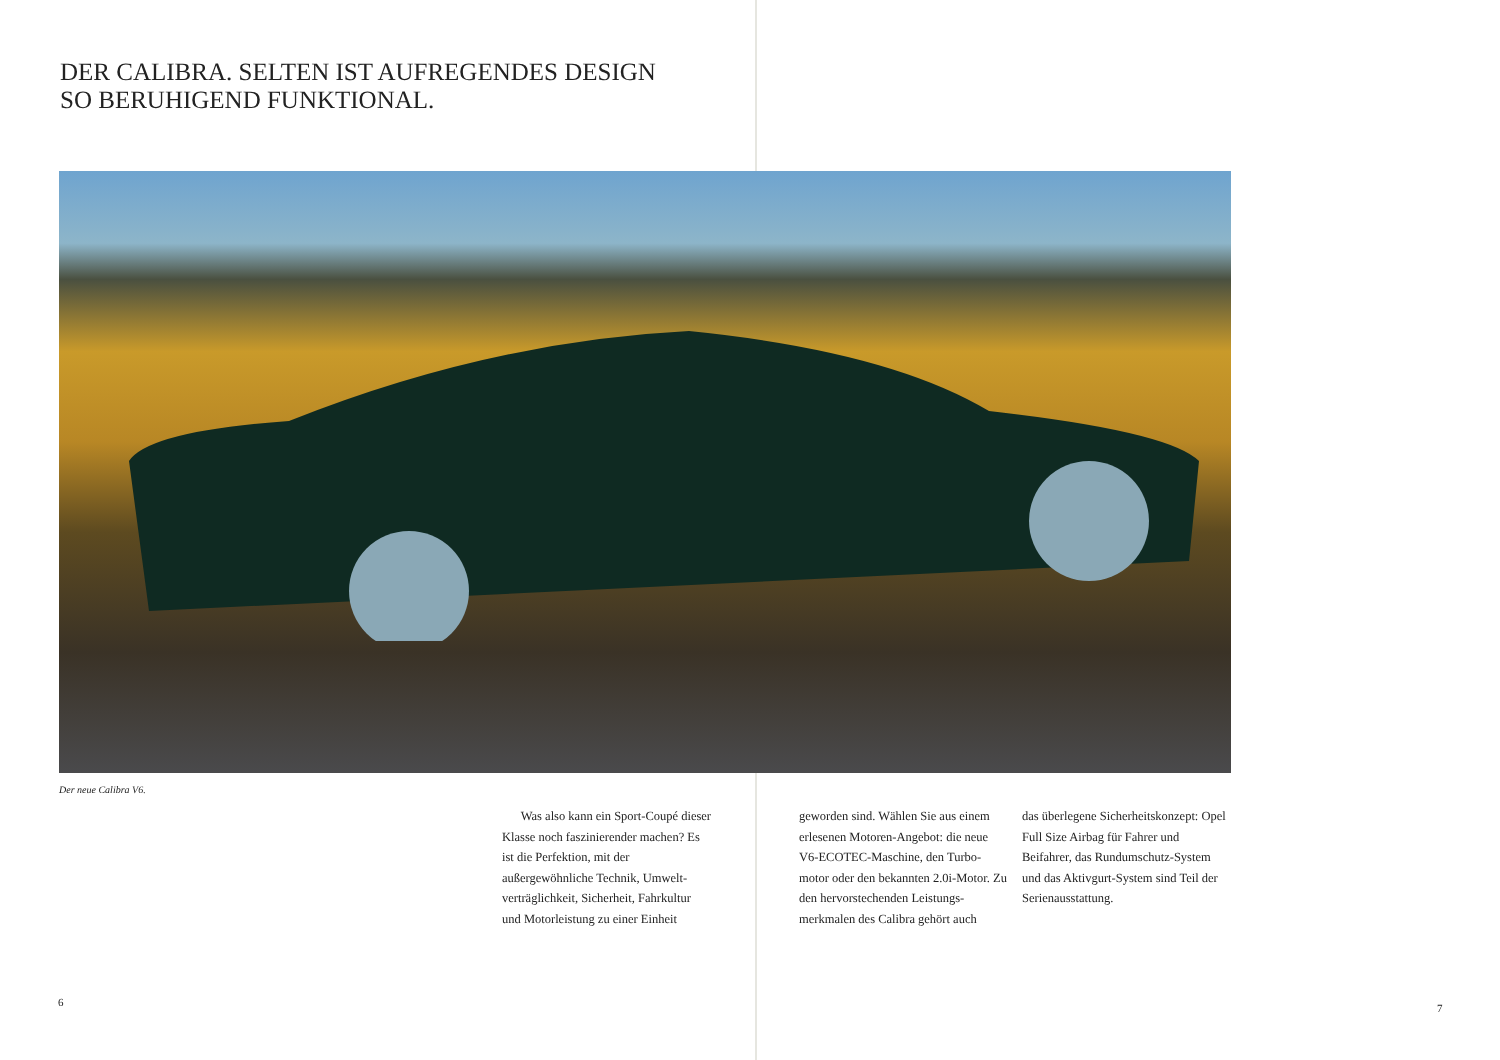DER CALIBRA. SELTEN IST AUFREGENDES DESIGN
SO BERUHIGEND FUNKTIONAL.
Der neue Calibra V6.
Was also kann ein Sport-Coupé dieser Klasse noch faszinierender machen? Es ist die Perfektion, mit der außergewöhnliche Technik, Umwelt-verträglichkeit, Sicherheit, Fahrkultur und Motorleistung zu einer Einheit
geworden sind. Wählen Sie aus einem erlesenen Motoren-Angebot: die neue V6-ECOTEC-Maschine, den Turbo-motor oder den bekannten 2.0i-Motor. Zu den hervorstechenden Leistungs-merkmalen des Calibra gehört auch
das überlegene Sicherheitskonzept: Opel Full Size Airbag für Fahrer und Beifahrer, das Rundumschutz-System und das Aktivgurt-System sind Teil der Serienausstattung.
6 7